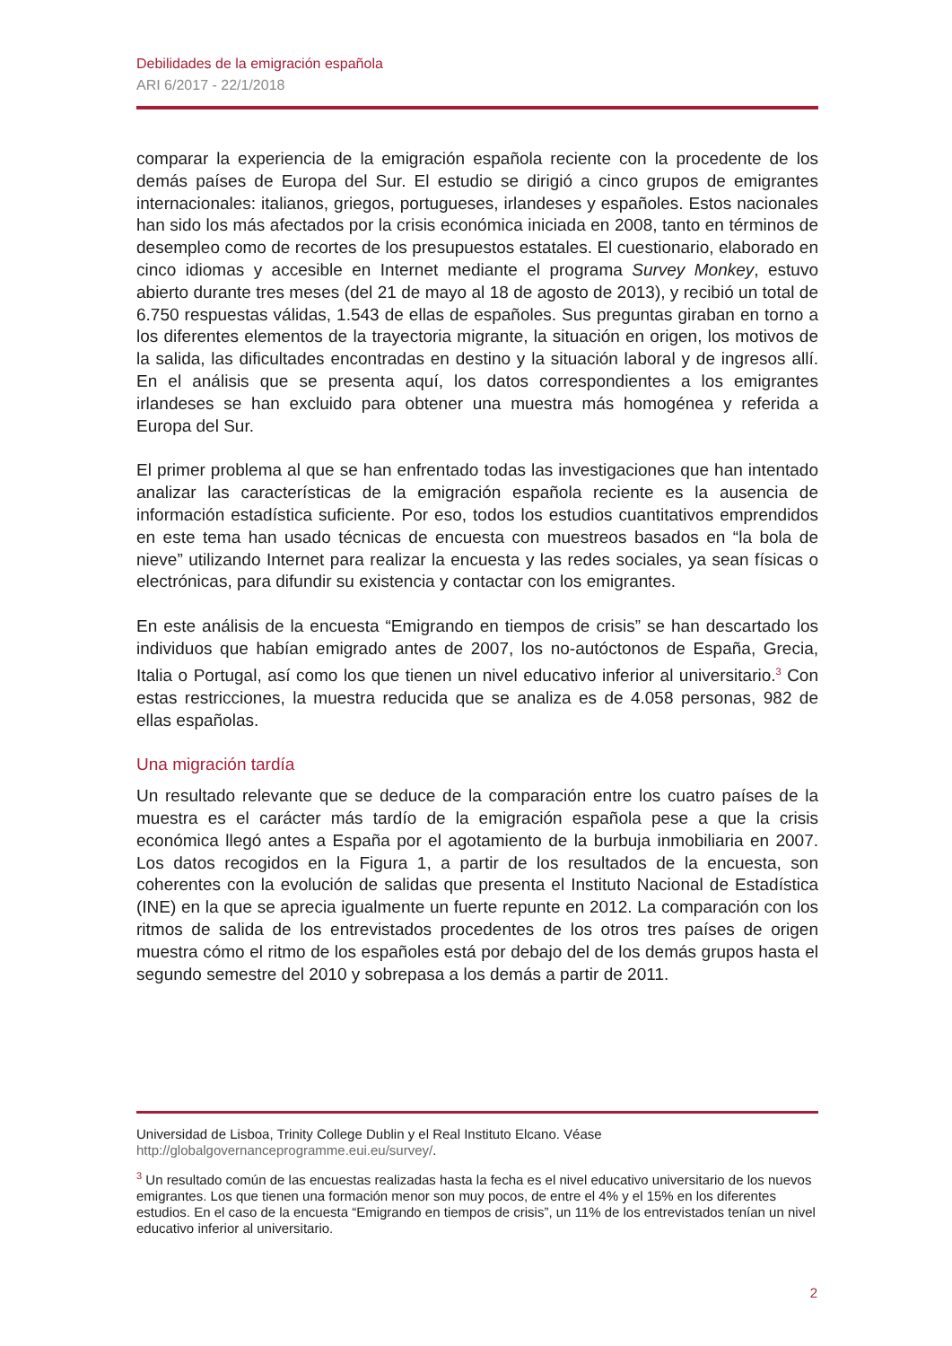Debilidades de la emigración española
ARI 6/2017 - 22/1/2018
comparar la experiencia de la emigración española reciente con la procedente de los demás países de Europa del Sur. El estudio se dirigió a cinco grupos de emigrantes internacionales: italianos, griegos, portugueses, irlandeses y españoles. Estos nacionales han sido los más afectados por la crisis económica iniciada en 2008, tanto en términos de desempleo como de recortes de los presupuestos estatales. El cuestionario, elaborado en cinco idiomas y accesible en Internet mediante el programa Survey Monkey, estuvo abierto durante tres meses (del 21 de mayo al 18 de agosto de 2013), y recibió un total de 6.750 respuestas válidas, 1.543 de ellas de españoles. Sus preguntas giraban en torno a los diferentes elementos de la trayectoria migrante, la situación en origen, los motivos de la salida, las dificultades encontradas en destino y la situación laboral y de ingresos allí. En el análisis que se presenta aquí, los datos correspondientes a los emigrantes irlandeses se han excluido para obtener una muestra más homogénea y referida a Europa del Sur.
El primer problema al que se han enfrentado todas las investigaciones que han intentado analizar las características de la emigración española reciente es la ausencia de información estadística suficiente. Por eso, todos los estudios cuantitativos emprendidos en este tema han usado técnicas de encuesta con muestreos basados en “la bola de nieve” utilizando Internet para realizar la encuesta y las redes sociales, ya sean físicas o electrónicas, para difundir su existencia y contactar con los emigrantes.
En este análisis de la encuesta “Emigrando en tiempos de crisis” se han descartado los individuos que habían emigrado antes de 2007, los no-autóctonos de España, Grecia, Italia o Portugal, así como los que tienen un nivel educativo inferior al universitario.<sup>3</sup> Con estas restricciones, la muestra reducida que se analiza es de 4.058 personas, 982 de ellas españolas.
Una migración tardía
Un resultado relevante que se deduce de la comparación entre los cuatro países de la muestra es el carácter más tardío de la emigración española pese a que la crisis económica llegó antes a España por el agotamiento de la burbuja inmobiliaria en 2007. Los datos recogidos en la Figura 1, a partir de los resultados de la encuesta, son coherentes con la evolución de salidas que presenta el Instituto Nacional de Estadística (INE) en la que se aprecia igualmente un fuerte repunte en 2012. La comparación con los ritmos de salida de los entrevistados procedentes de los otros tres países de origen muestra cómo el ritmo de los españoles está por debajo del de los demás grupos hasta el segundo semestre del 2010 y sobrepasa a los demás a partir de 2011.
Universidad de Lisboa, Trinity College Dublin y el Real Instituto Elcano. Véase http://globalgovernanceprogramme.eui.eu/survey/.
<sup>3</sup> Un resultado común de las encuestas realizadas hasta la fecha es el nivel educativo universitario de los nuevos emigrantes. Los que tienen una formación menor son muy pocos, de entre el 4% y el 15% en los diferentes estudios. En el caso de la encuesta “Emigrando en tiempos de crisis”, un 11% de los entrevistados tenían un nivel educativo inferior al universitario.
2